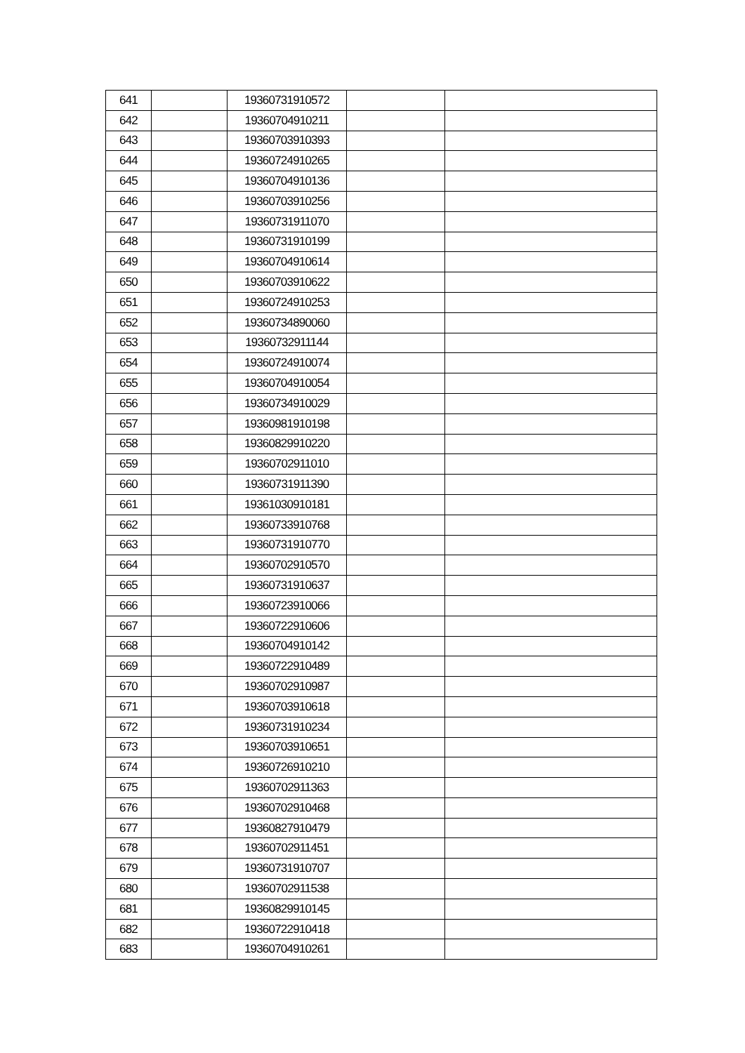| 641 | | 19360731910572 | | |
| 642 | | 19360704910211 | | |
| 643 | | 19360703910393 | | |
| 644 | | 19360724910265 | | |
| 645 | | 19360704910136 | | |
| 646 | | 19360703910256 | | |
| 647 | | 19360731911070 | | |
| 648 | | 19360731910199 | | |
| 649 | | 19360704910614 | | |
| 650 | | 19360703910622 | | |
| 651 | | 19360724910253 | | |
| 652 | | 19360734890060 | | |
| 653 | | 19360732911144 | | |
| 654 | | 19360724910074 | | |
| 655 | | 19360704910054 | | |
| 656 | | 19360734910029 | | |
| 657 | | 19360981910198 | | |
| 658 | | 19360829910220 | | |
| 659 | | 19360702911010 | | |
| 660 | | 19360731911390 | | |
| 661 | | 19361030910181 | | |
| 662 | | 19360733910768 | | |
| 663 | | 19360731910770 | | |
| 664 | | 19360702910570 | | |
| 665 | | 19360731910637 | | |
| 666 | | 19360723910066 | | |
| 667 | | 19360722910606 | | |
| 668 | | 19360704910142 | | |
| 669 | | 19360722910489 | | |
| 670 | | 19360702910987 | | |
| 671 | | 19360703910618 | | |
| 672 | | 19360731910234 | | |
| 673 | | 19360703910651 | | |
| 674 | | 19360726910210 | | |
| 675 | | 19360702911363 | | |
| 676 | | 19360702910468 | | |
| 677 | | 19360827910479 | | |
| 678 | | 19360702911451 | | |
| 679 | | 19360731910707 | | |
| 680 | | 19360702911538 | | |
| 681 | | 19360829910145 | | |
| 682 | | 19360722910418 | | |
| 683 | | 19360704910261 | | |